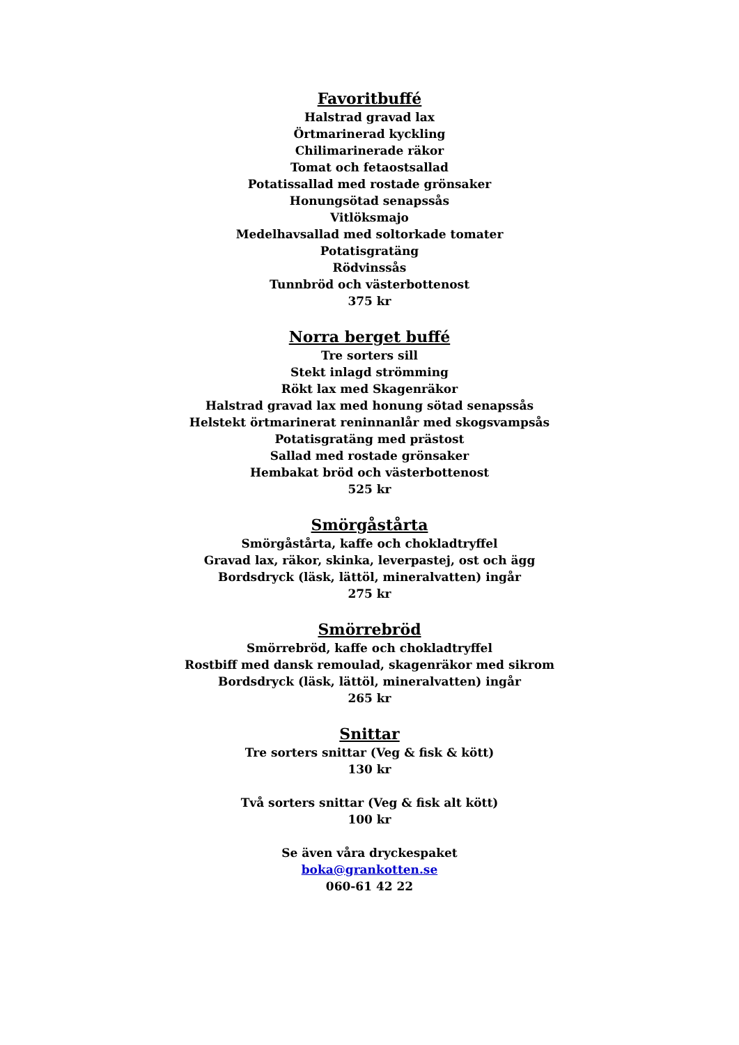Favoritbuffé
Halstrad gravad lax
Örtmarinerad kyckling
Chilimarinerade räkor
Tomat och fetaostsallad
Potatissallad med rostade grönsaker
Honungsötad senapssås
Vitlöksmajo
Medelhavsallad med soltorkade tomater
Potatisgratäng
Rödvinssås
Tunnbröd och västerbottenost
375 kr
Norra berget buffé
Tre sorters sill
Stekt inlagd strömming
Rökt lax med Skagenräkor
Halstrad gravad lax med honung sötad senapssås
Helstekt örtmarinerat reninnanlår med skogsvampsås
Potatisgratäng med prästost
Sallad med rostade grönsaker
Hembakat bröd och västerbottenost
525 kr
Smörgåstårta
Smörgåstårta, kaffe och chokladtryffel
Gravad lax, räkor, skinka, leverpastej, ost och ägg
Bordsdryck (läsk, lättöl, mineralvatten) ingår
275 kr
Smörrebröd
Smörrebröd, kaffe och chokladtryffel
Rostbiff med dansk remoulad, skagenräkor med sikrom
Bordsdryck (läsk, lättöl, mineralvatten) ingår
265 kr
Snittar
Tre sorters snittar (Veg & fisk & kött)
130 kr
Två sorters snittar (Veg & fisk alt kött)
100 kr
Se även våra dryckespaket
boka@grankotten.se
060-61 42 22